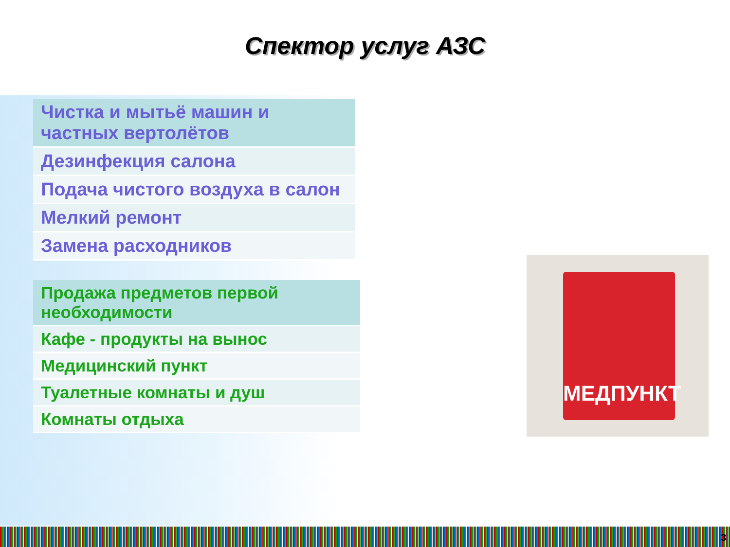Спектор услуг АЗС
| Чистка и мытьё машин и частных вертолётов |
| Дезинфекция салона |
| Подача чистого воздуха в салон |
| Мелкий ремонт |
| Замена расходников |
| Продажа предметов первой необходимости |
| Кафе - продукты на вынос |
| Медицинский пункт |
| Туалетные комнаты и душ |
| Комнаты отдыха |
МЕДПУНКТ
3